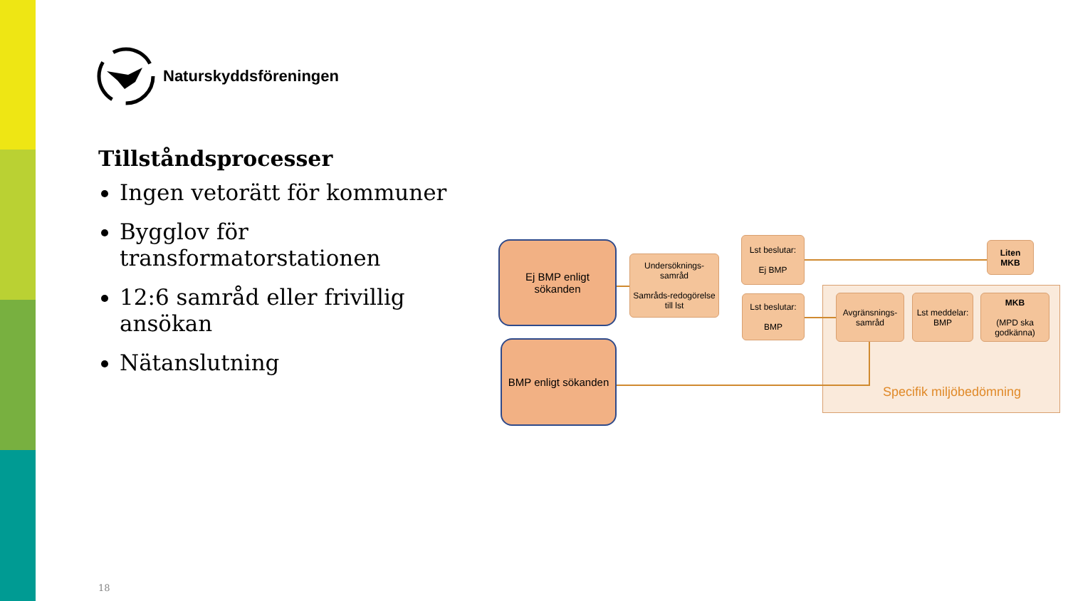Naturskyddsföreningen
Tillståndsprocesser
Ingen vetorätt för kommuner
Bygglov för transformatorstationen
12:6 samråd eller frivillig ansökan
Nätanslutning
Ej BMP enligt sökanden
BMP enligt sökanden
Undersöknings-samråd
Samråds-redogörelse till lst
Lst beslutar:
Ej BMP
Lst beslutar:
BMP
Liten MKB
Avgränsnings-samråd
Lst meddelar: BMP
MKB
(MPD ska godkänna)
Specifik miljöbedömning
18